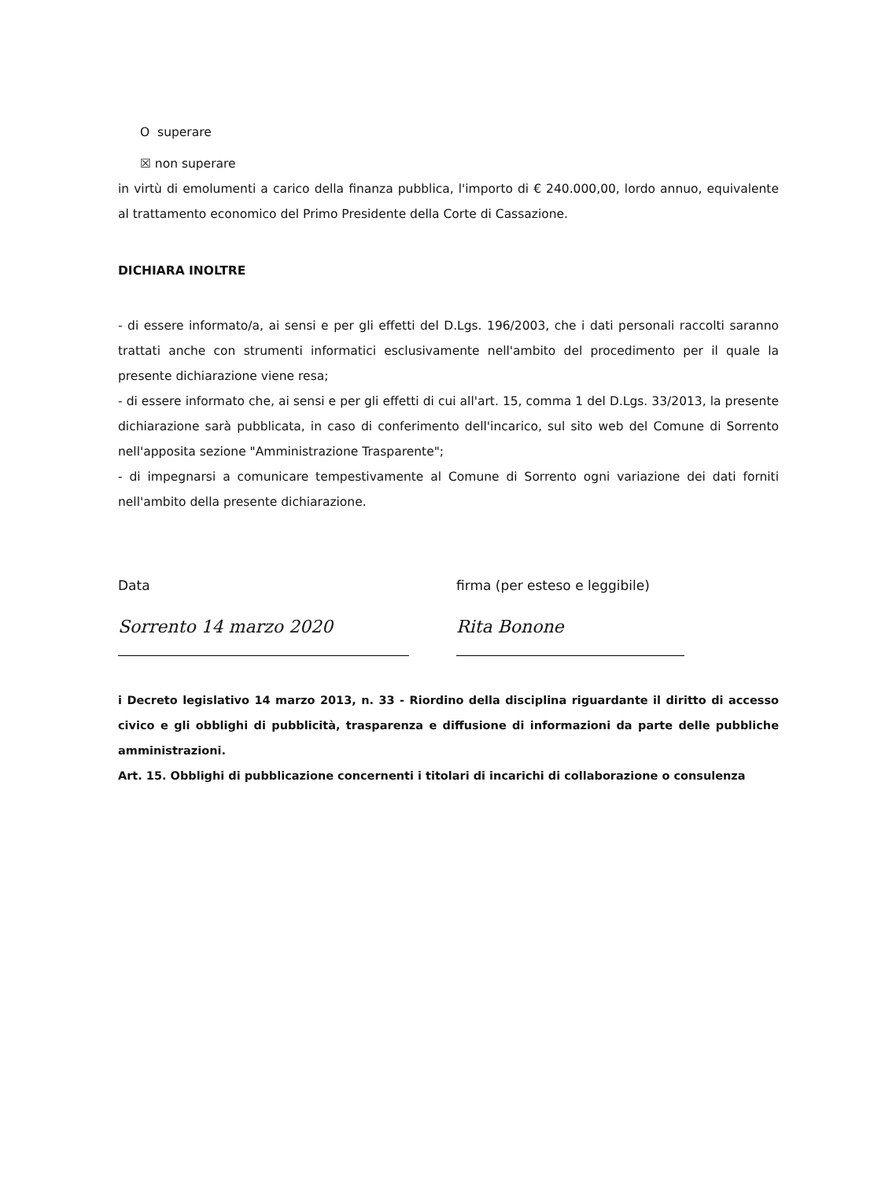O superare
☒ non superare
in virtù di emolumenti a carico della finanza pubblica, l'importo di € 240.000,00, lordo annuo, equivalente al trattamento economico del Primo Presidente della Corte di Cassazione.
DICHIARA INOLTRE
- di essere informato/a, ai sensi e per gli effetti del D.Lgs. 196/2003, che i dati personali raccolti saranno trattati anche con strumenti informatici esclusivamente nell'ambito del procedimento per il quale la presente dichiarazione viene resa;
- di essere informato che, ai sensi e per gli effetti di cui all'art. 15, comma 1 del D.Lgs. 33/2013, la presente dichiarazione sarà pubblicata, in caso di conferimento dell'incarico, sul sito web del Comune di Sorrento nell'apposita sezione "Amministrazione Trasparente";
- di impegnarsi a comunicare tempestivamente al Comune di Sorrento ogni variazione dei dati forniti nell'ambito della presente dichiarazione.
Data firma (per esteso e leggibile)
Sorrento 14 marzo 2020 Rita Bonone
i Decreto legislativo 14 marzo 2013, n. 33 - Riordino della disciplina riguardante il diritto di accesso civico e gli obblighi di pubblicità, trasparenza e diffusione di informazioni da parte delle pubbliche amministrazioni.
Art. 15. Obblighi di pubblicazione concernenti i titolari di incarichi di collaborazione o consulenza